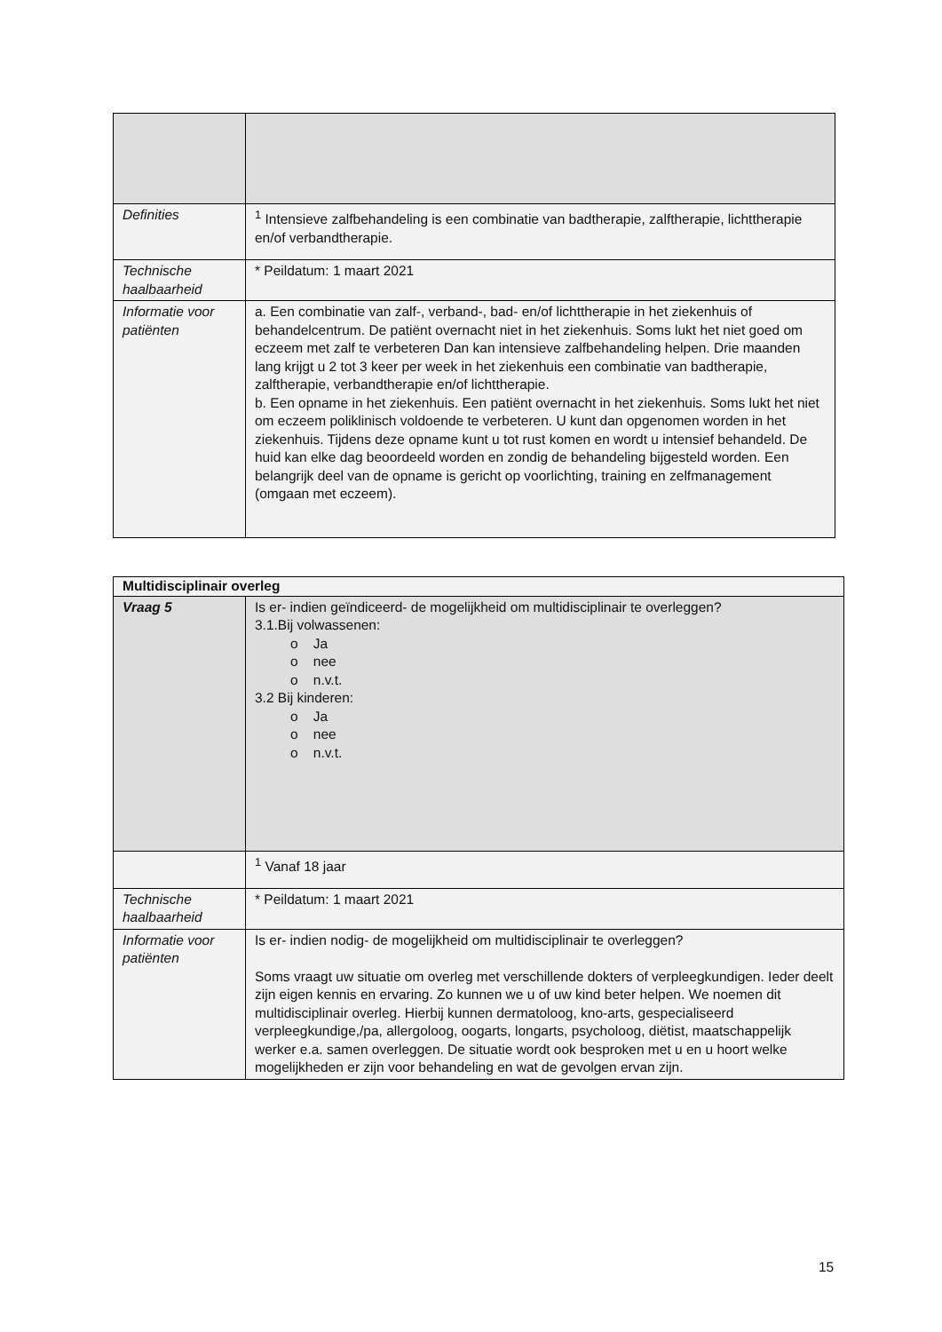| Definities | <sup>1</sup> Intensieve zalfbehandeling is een combinatie van badtherapie, zalftherapie, lichttherapie en/of verbandtherapie. |
| Technische haalbaarheid | * Peildatum: 1 maart 2021 |
| Informatie voor patiënten | a. Een combinatie van zalf-, verband-, bad- en/of lichttherapie in het ziekenhuis of behandelcentrum. De patiënt overnacht niet in het ziekenhuis. Soms lukt het niet goed om eczeem met zalf te verbeteren Dan kan intensieve zalfbehandeling helpen. Drie maanden lang krijgt u 2 tot 3 keer per week in het ziekenhuis een combinatie van badtherapie, zalftherapie, verbandtherapie en/of lichttherapie. b. Een opname in het ziekenhuis. Een patiënt overnacht in het ziekenhuis. Soms lukt het niet om eczeem poliklinisch voldoende te verbeteren. U kunt dan opgenomen worden in het ziekenhuis. Tijdens deze opname kunt u tot rust komen en wordt u intensief behandeld. De huid kan elke dag beoordeeld worden en zondig de behandeling bijgesteld worden. Een belangrijk deel van de opname is gericht op voorlichting, training en zelfmanagement (omgaan met eczeem). |
| Multidisciplinair overleg | |
| Vraag 5 | Is er- indien geïndiceerd- de mogelijkheid om multidisciplinair te overleggen? 3.1.Bij volwassenen: o Ja o nee o n.v.t. 3.2 Bij kinderen: o Ja o nee o n.v.t. |
| | <sup>1</sup> Vanaf 18 jaar |
| Technische haalbaarheid | * Peildatum: 1 maart 2021 |
| Informatie voor patiënten | Is er- indien nodig- de mogelijkheid om multidisciplinair te overleggen? Soms vraagt uw situatie om overleg met verschillende dokters of verpleegkundigen. Ieder deelt zijn eigen kennis en ervaring. Zo kunnen we u of uw kind beter helpen. We noemen dit multidisciplinair overleg. Hierbij kunnen dermatoloog, kno-arts, gespecialiseerd verpleegkundige,/pa, allergoloog, oogarts, longarts, psycholoog, diëtist, maatschappelijk werker e.a. samen overleggen. De situatie wordt ook besproken met u en u hoort welke mogelijkheden er zijn voor behandeling en wat de gevolgen ervan zijn. |
15